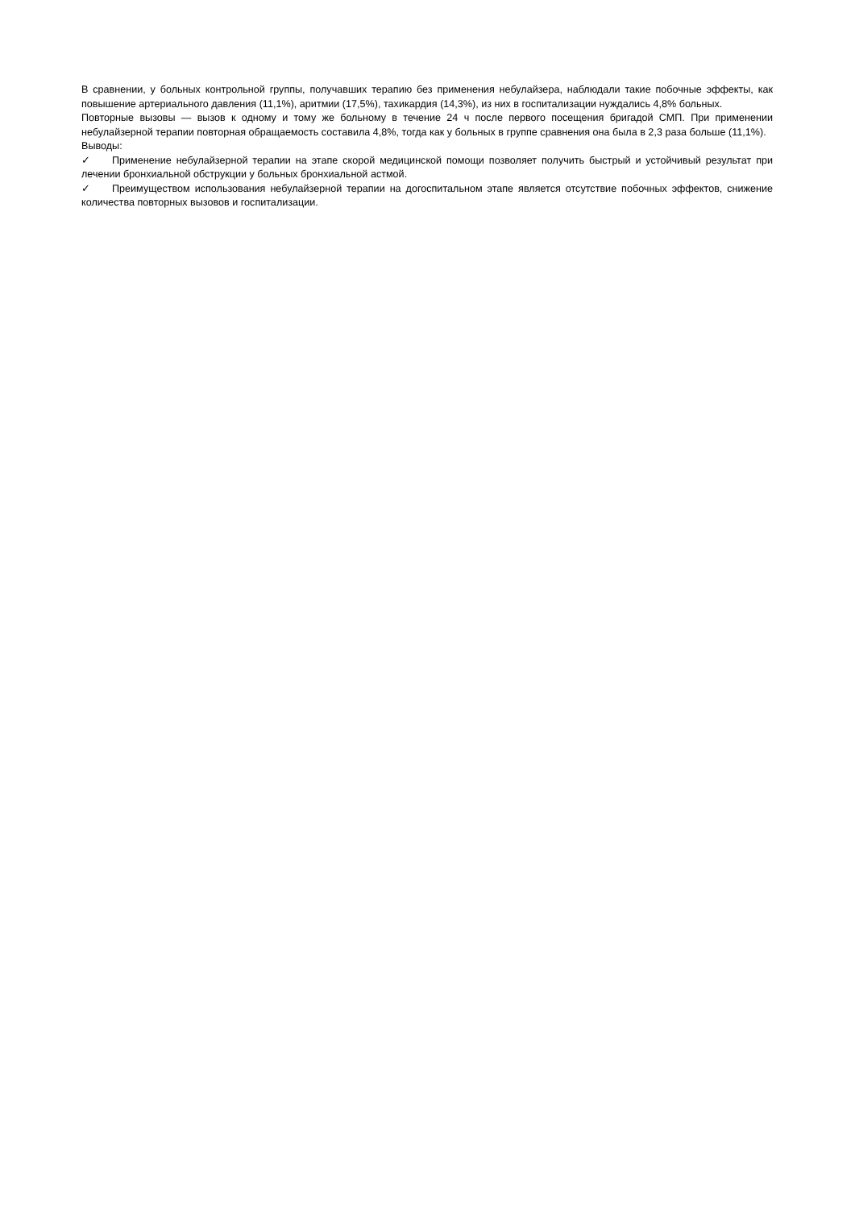В сравнении, у больных контрольной группы, получавших терапию без применения небулайзера, наблюдали такие побочные эффекты, как повышение артериального давления (11,1%), аритмии (17,5%), тахикардия (14,3%), из них в госпитализации нуждались 4,8% больных.
Повторные вызовы — вызов к одному и тому же больному в течение 24 ч после первого посещения бригадой СМП. При применении небулайзерной терапии повторная обращаемость составила 4,8%, тогда как у больных в группе сравнения она была в 2,3 раза больше (11,1%).
Выводы:
✓ Применение небулайзерной терапии на этапе скорой медицинской помощи позволяет получить быстрый и устойчивый результат при лечении бронхиальной обструкции у больных бронхиальной астмой.
✓ Преимуществом использования небулайзерной терапии на догоспитальном этапе является отсутствие побочных эффектов, снижение количества повторных вызовов и госпитализации.